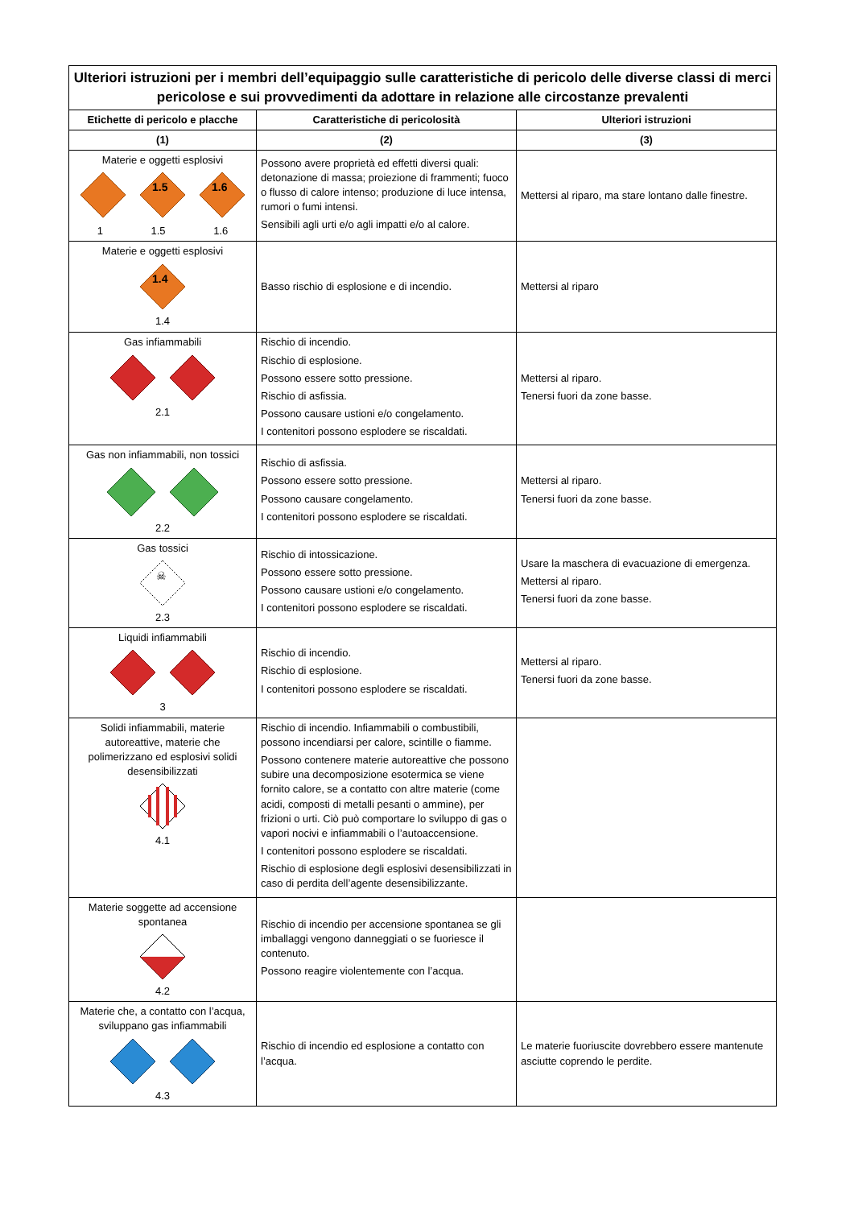| Ulteriori istruzioni per i membri dell’equipaggio sulle caratteristiche di pericolo delle diverse classi di merci pericolose e sui provvedimenti da adottare in relazione alle circostanze prevalenti | | |
| --- | --- | --- |
| Etichette di pericolo e placche | Caratteristiche di pericolosità | Ulteriori istruzioni |
| (1) | (2) | (3) |
| Materie e oggetti esplosivi 1.5 1.6 1 1.5 1.6 | Possono avere proprietà ed effetti diversi quali: detonazione di massa; proiezione di frammenti; fuoco o flusso di calore intenso; produzione di luce intensa, rumori o fumi intensi. Sensibili agli urti e/o agli impatti e/o al calore. | Mettersi al riparo, ma stare lontano dalle finestre. |
| Materie e oggetti esplosivi 1.4 1.4 | Basso rischio di esplosione e di incendio. | Mettersi al riparo |
| Gas infiammabili 2.1 | Rischio di incendio. Rischio di esplosione. Possono essere sotto pressione. Rischio di asfissia. Possono causare ustioni e/o congelamento. I contenitori possono esplodere se riscaldati. | Mettersi al riparo. Tenersi fuori da zone basse. |
| Gas non infiammabili, non tossici 2.2 | Rischio di asfissia. Possono essere sotto pressione. Possono causare congelamento. I contenitori possono esplodere se riscaldati. | Mettersi al riparo. Tenersi fuori da zone basse. |
| Gas tossici ☠ 2.3 | Rischio di intossicazione. Possono essere sotto pressione. Possono causare ustioni e/o congelamento. I contenitori possono esplodere se riscaldati. | Usare la maschera di evacuazione di emergenza. Mettersi al riparo. Tenersi fuori da zone basse. |
| Liquidi infiammabili 3 | Rischio di incendio. Rischio di esplosione. I contenitori possono esplodere se riscaldati. | Mettersi al riparo. Tenersi fuori da zone basse. |
| Solidi infiammabili, materie autoreattive, materie che polimerizzano ed esplosivi solidi desensibilizzati 4.1 | Rischio di incendio. Infiammabili o combustibili, possono incendiarsi per calore, scintille o fiamme. Possono contenere materie autoreattive che possono subire una decomposizione esotermica se viene fornito calore, se a contatto con altre materie (come acidi, composti di metalli pesanti o ammine), per frizioni o urti. Ciò può comportare lo sviluppo di gas o vapori nocivi e infiammabili o l’autoaccensione. I contenitori possono esplodere se riscaldati. Rischio di esplosione degli esplosivi desensibilizzati in caso di perdita dell’agente desensibilizzante. | |
| Materie soggette ad accensione spontanea 4.2 | Rischio di incendio per accensione spontanea se gli imballaggi vengono danneggiati o se fuoriesce il contenuto. Possono reagire violentemente con l’acqua. | |
| Materie che, a contatto con l’acqua, sviluppano gas infiammabili 4.3 | Rischio di incendio ed esplosione a contatto con l’acqua. | Le materie fuoriuscite dovrebbero essere mantenute asciutte coprendo le perdite. |